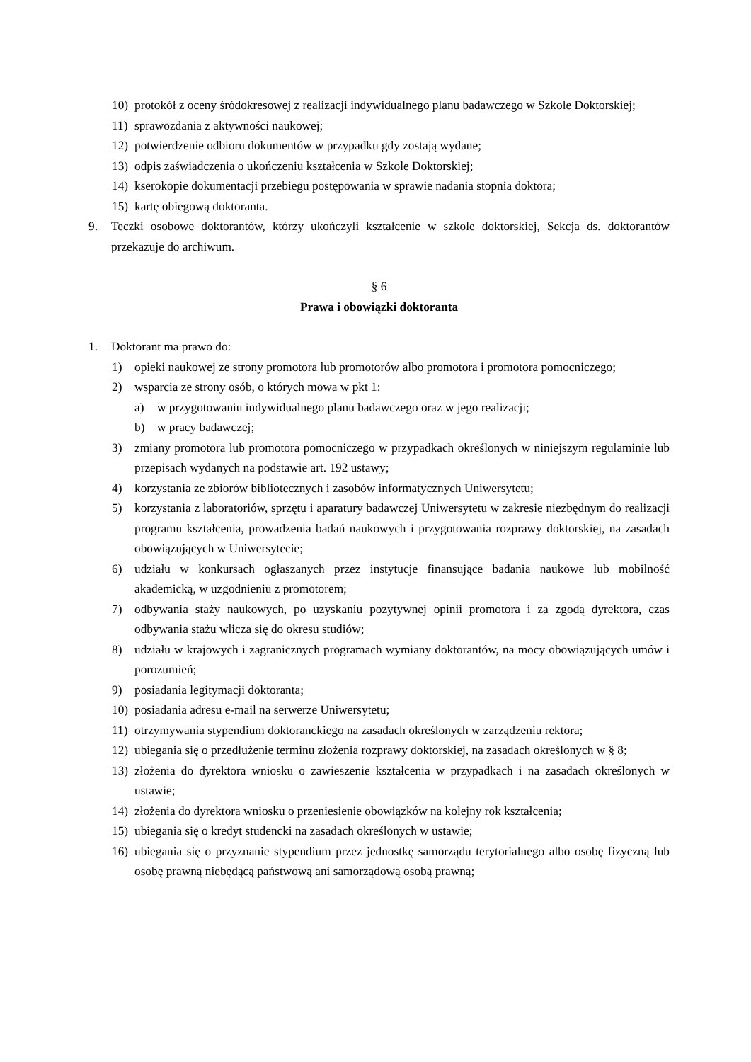10) protokół z oceny śródokresowej z realizacji indywidualnego planu badawczego w Szkole Doktorskiej;
11) sprawozdania z aktywności naukowej;
12) potwierdzenie odbioru dokumentów w przypadku gdy zostają wydane;
13) odpis zaświadczenia o ukończeniu kształcenia w Szkole Doktorskiej;
14) kserokopie dokumentacji przebiegu postępowania w sprawie nadania stopnia doktora;
15) kartę obiegową doktoranta.
9. Teczki osobowe doktorantów, którzy ukończyli kształcenie w szkole doktorskiej, Sekcja ds. doktorantów przekazuje do archiwum.
§ 6
Prawa i obowiązki doktoranta
1. Doktorant ma prawo do:
1) opieki naukowej ze strony promotora lub promotorów albo promotora i promotora pomocniczego;
2) wsparcia ze strony osób, o których mowa w pkt 1:
a) w przygotowaniu indywidualnego planu badawczego oraz w jego realizacji;
b) w pracy badawczej;
3) zmiany promotora lub promotora pomocniczego w przypadkach określonych w niniejszym regulaminie lub przepisach wydanych na podstawie art. 192 ustawy;
4) korzystania ze zbiorów bibliotecznych i zasobów informatycznych Uniwersytetu;
5) korzystania z laboratoriów, sprzętu i aparatury badawczej Uniwersytetu w zakresie niezbędnym do realizacji programu kształcenia, prowadzenia badań naukowych i przygotowania rozprawy doktorskiej, na zasadach obowiązujących w Uniwersytecie;
6) udziału w konkursach ogłaszanych przez instytucje finansujące badania naukowe lub mobilność akademicką, w uzgodnieniu z promotorem;
7) odbywania staży naukowych, po uzyskaniu pozytywnej opinii promotora i za zgodą dyrektora, czas odbywania stażu wlicza się do okresu studiów;
8) udziału w krajowych i zagranicznych programach wymiany doktorantów, na mocy obowiązujących umów i porozumień;
9) posiadania legitymacji doktoranta;
10) posiadania adresu e-mail na serwerze Uniwersytetu;
11) otrzymywania stypendium doktoranckiego na zasadach określonych w zarządzeniu rektora;
12) ubiegania się o przedłużenie terminu złożenia rozprawy doktorskiej, na zasadach określonych w § 8;
13) złożenia do dyrektora wniosku o zawieszenie kształcenia w przypadkach i na zasadach określonych w ustawie;
14) złożenia do dyrektora wniosku o przeniesienie obowiązków na kolejny rok kształcenia;
15) ubiegania się o kredyt studencki na zasadach określonych w ustawie;
16) ubiegania się o przyznanie stypendium przez jednostkę samorządu terytorialnego albo osobę fizyczną lub osobę prawną niebędącą państwową ani samorządową osobą prawną;